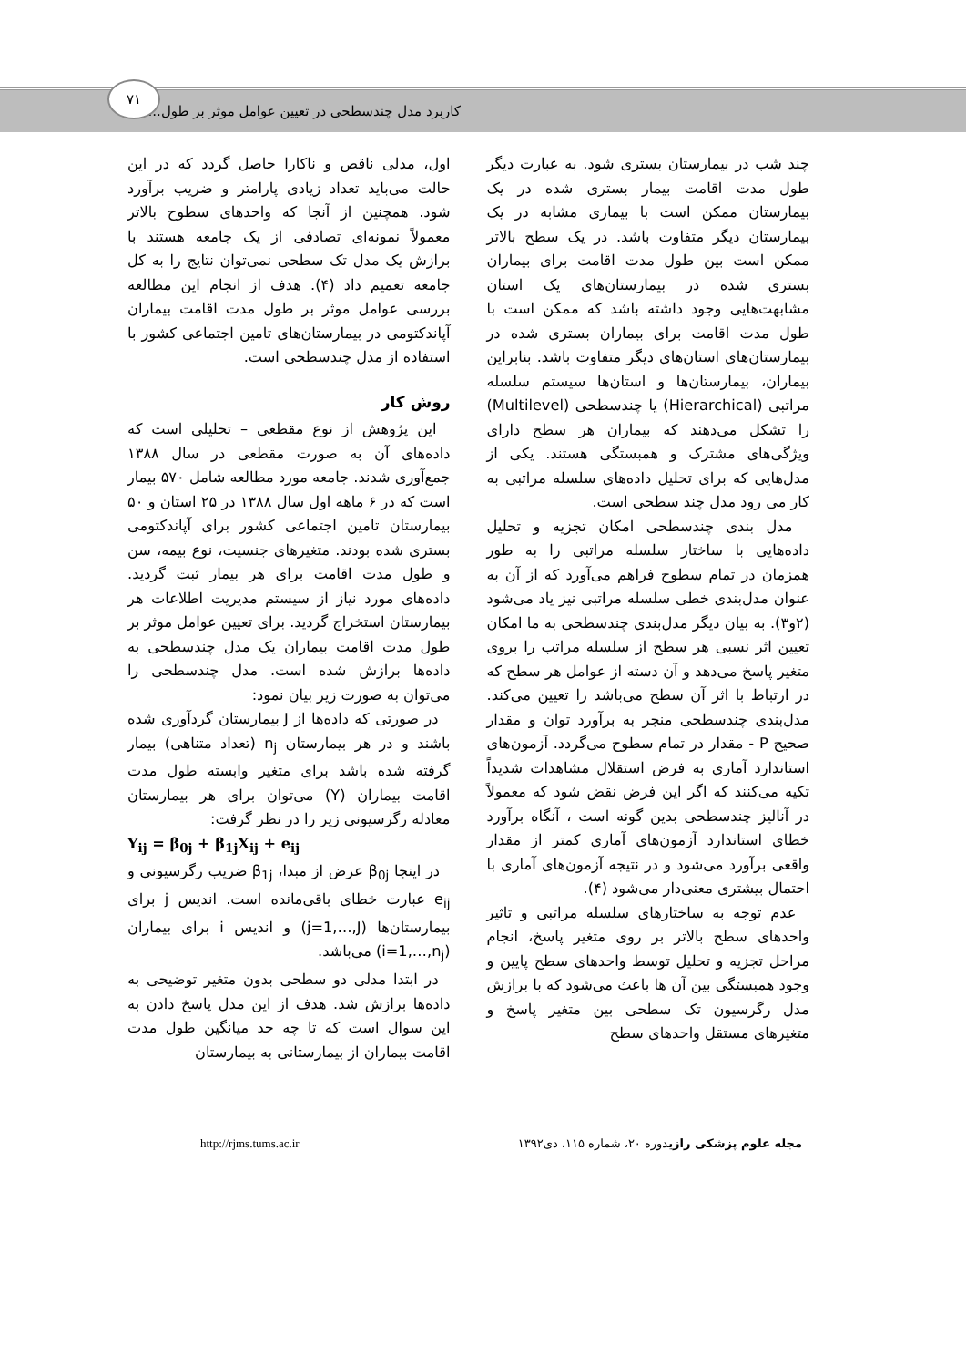کاربرد مدل چندسطحی در تعیین عوامل موثر بر طول...
۷۱
چند شب در بیمارستان بستری شود. به عبارت دیگر طول مدت اقامت بیمار بستری شده در یک بیمارستان ممکن است با بیماری مشابه در یک بیمارستان دیگر متفاوت باشد. در یک سطح بالاتر ممکن است بین طول مدت اقامت برای بیماران بستری شده در بیمارستان‌های یک استان مشابهت‌هایی وجود داشته باشد که ممکن است با طول مدت اقامت برای بیماران بستری شده در بیمارستان‌های استان‌های دیگر متفاوت باشد. بنابراین بیماران، بیمارستان‌ها و استان‌ها سیستم سلسله مراتبی (Hierarchical) یا چندسطحی (Multilevel) را تشکل می‌دهند که بیماران هر سطح دارای ویژگی‌های مشترک و همبستگی هستند. یکی از مدل‌هایی که برای تحلیل داده‌های سلسله مراتبی به کار می رود مدل چند سطحی است.
مدل بندی چندسطحی امکان تجزیه و تحلیل داده‌هایی با ساختار سلسله مراتبی را به طور همزمان در تمام سطوح فراهم می‌آورد که از آن به عنوان مدل‌بندی خطی سلسله مراتبی نیز یاد می‌شود (۲و۳). به بیان دیگر مدل‌بندی چندسطحی به ما امکان تعیین اثر نسبی هر سطح از سلسله مراتب را بروی متغیر پاسخ می‌دهد و آن دسته از عوامل هر سطح که در ارتباط با اثر آن سطح می‌باشد را تعیین می‌کند. مدل‌بندی چندسطحی منجر به برآورد توان و مقدار صحیح P - مقدار در تمام سطوح می‌گردد. آزمون‌های استاندارد آماری به فرض استقلال مشاهدات شدیداً تکیه می‌کنند که اگر این فرض نقض شود که معمولاً در آنالیز چندسطحی بدین گونه است ، آنگاه برآورد خطای استاندارد آزمون‌های آماری کمتر از مقدار واقعی برآورد می‌شود و در نتیجه آزمون‌های آماری با احتمال بیشتری معنی‌دار می‌شود (۴).
عدم توجه به ساختارهای سلسله مراتبی و تاثیر واحدهای سطح بالاتر بر روی متغیر پاسخ، انجام مراحل تجزیه و تحلیل توسط واحدهای سطح پایین و وجود همبستگی بین آن ها باعث می‌شود که با برازش مدل رگرسیون تک سطحی بین متغیر پاسخ و متغیرهای مستقل واحدهای سطح
اول، مدلی ناقص و ناکارا حاصل گردد که در این حالت می‌باید تعداد زیادی پارامتر و ضریب برآورد شود. همچنین از آنجا که واحدهای سطوح بالاتر معمولاً نمونه‌ای تصادفی از یک جامعه هستند با برازش یک مدل تک سطحی نمی‌توان نتایج را به کل جامعه تعمیم داد (۴). هدف از انجام این مطالعه بررسی عوامل موثر بر طول مدت اقامت بیماران آپاندکتومی در بیمارستان‌های تامین اجتماعی کشور با استفاده از مدل چندسطحی است.
روش کار
این پژوهش از نوع مقطعی – تحلیلی است که داده‌های آن به صورت مقطعی در سال ۱۳۸۸ جمع‌آوری شدند. جامعه مورد مطالعه شامل ۵۷۰ بیمار است که در ۶ ماهه اول سال ۱۳۸۸ در ۲۵ استان و ۵۰ بیمارستان تامین اجتماعی کشور برای آپاندکتومی بستری شده بودند. متغیرهای جنسیت، نوع بیمه، سن و طول مدت اقامت برای هر بیمار ثبت گردید. داده‌های مورد نیاز از سیستم مدیریت اطلاعات هر بیمارستان استخراج گردید. برای تعیین عوامل موثر بر طول مدت اقامت بیماران یک مدل چندسطحی به داده‌ها برازش شده است. مدل چندسطحی را می‌توان به صورت زیر بیان نمود:
در صورتی که داده‌ها از J بیمارستان گردآوری شده باشند و در هر بیمارستان n<sub>j</sub> (تعداد متناهی) بیمار گرفته شده باشد برای متغیر وابسته طول مدت اقامت بیماران (Y) می‌توان برای هر بیمارستان معادله رگرسیونی زیر را در نظر گرفت:
Y<sub>ij</sub> = β<sub>0j</sub> + β<sub>1j</sub>X<sub>ij</sub> + e<sub>ij</sub>
در اینجا β<sub>0j</sub> عرض از مبدا، β<sub>1j</sub> ضریب رگرسیونی و e<sub>ij</sub> عبارت خطای باقی‌مانده است. اندیس j برای بیمارستان‌ها (j=1,…,J) و اندیس i برای بیماران (i=1,…,n<sub>j</sub>) می‌باشد.
در ابتدا مدلی دو سطحی بدون متغیر توضیحی به داده‌ها برازش شد. هدف از این مدل پاسخ دادن به این سوال است که تا چه حد میانگین طول مدت اقامت بیماران از بیمارستانی به بیمارستان
مجله علوم پزشکی رازیدوره ۲۰، شماره ۱۱۵، دی۱۳۹۲ http://rjms.tums.ac.ir